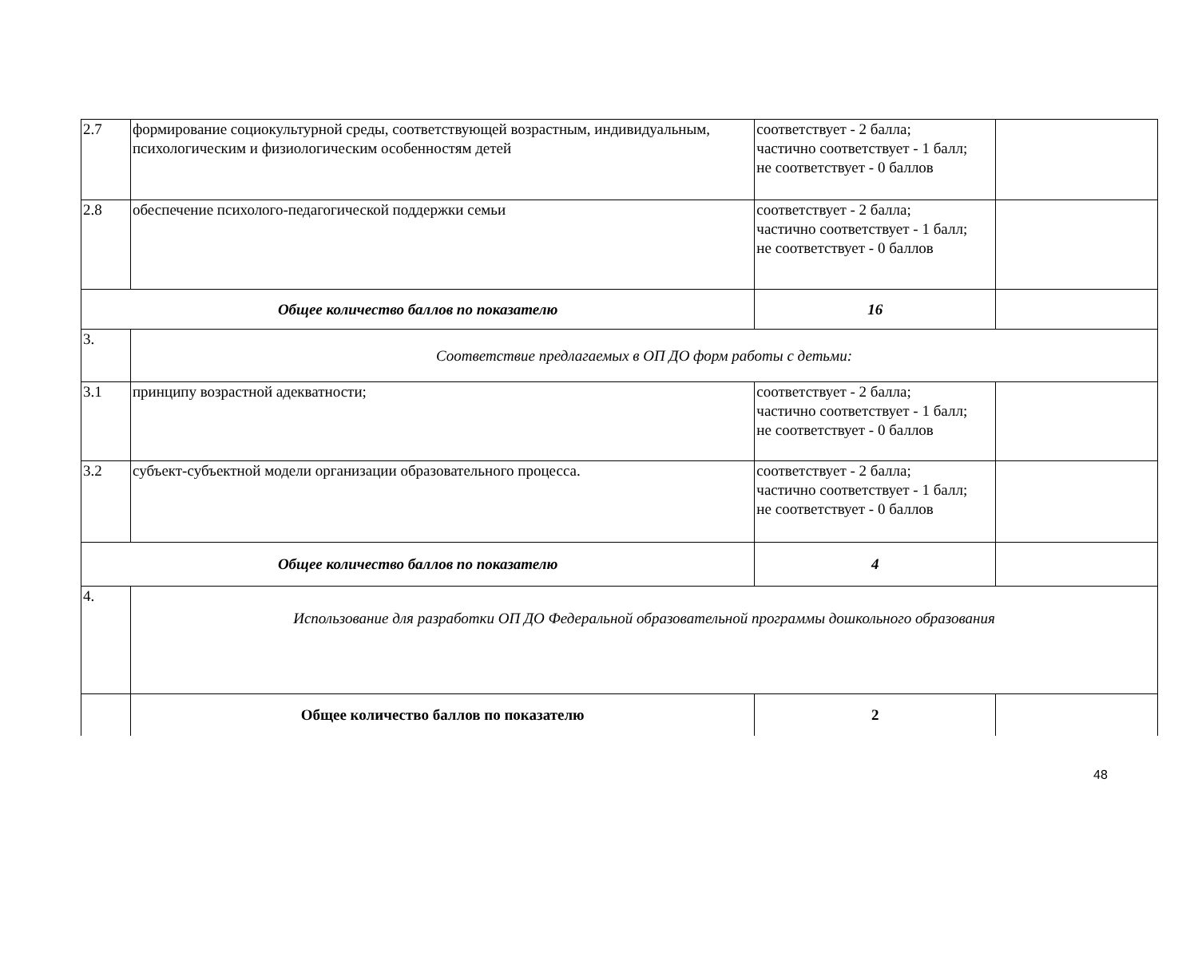| 2.7 | формирование социокультурной среды, соответствующей возрастным, индивидуальным, психологическим и физиологическим особенностям детей | соответствует - 2 балла; частично соответствует - 1 балл; не соответствует - 0 баллов | |
| 2.8 | обеспечение психолого-педагогической поддержки семьи | соответствует - 2 балла; частично соответствует - 1 балл; не соответствует - 0 баллов | |
| Общее количество баллов по показателю | | 16 | |
| 3. | Соответствие предлагаемых в ОП ДО форм работы с детьми: | | |
| 3.1 | принципу возрастной адекватности; | соответствует - 2 балла; частично соответствует - 1 балл; не соответствует - 0 баллов | |
| 3.2 | субъект-субъектной модели организации образовательного процесса. | соответствует - 2 балла; частично соответствует - 1 балл; не соответствует - 0 баллов | |
| Общее количество баллов по показателю | | 4 | |
| 4. | Использование для разработки ОП ДО Федеральной образовательной программы дошкольного образования | | |
| | Общее количество баллов по показателю | 2 | |
48